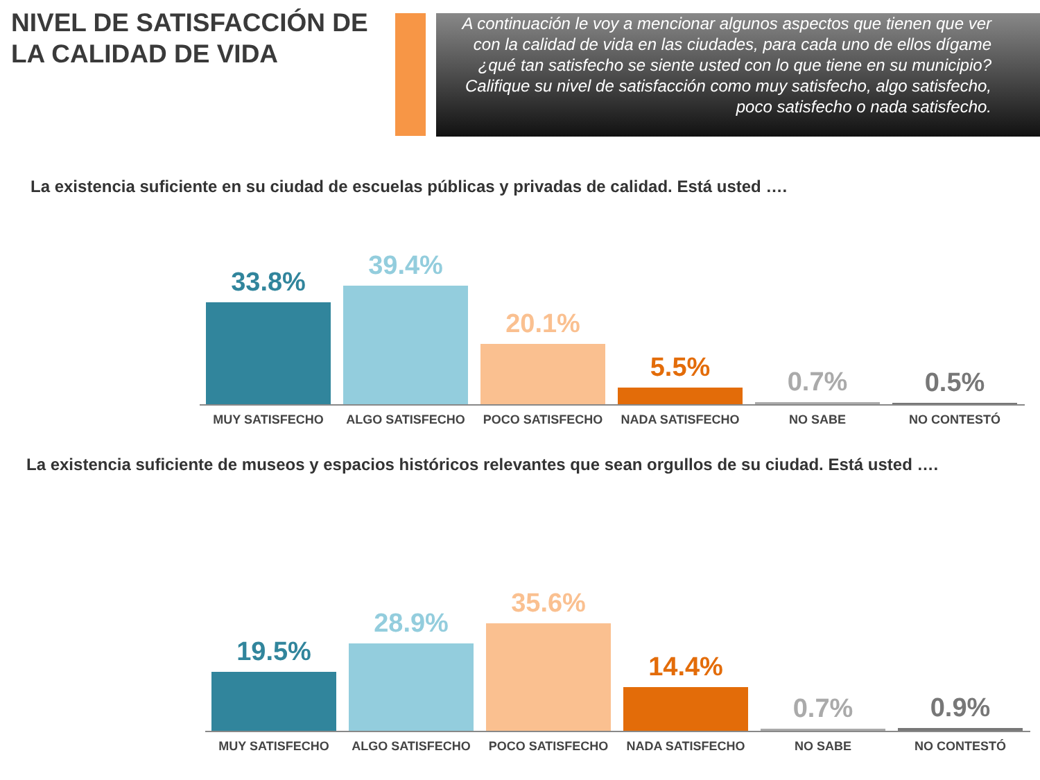NIVEL DE SATISFACCIÓN DE LA CALIDAD DE VIDA
A continuación le voy a mencionar algunos aspectos que tienen que ver con la calidad de vida en las ciudades, para cada uno de ellos dígame ¿qué tan satisfecho se siente usted con lo que tiene en su municipio? Califique su nivel de satisfacción como muy satisfecho, algo satisfecho, poco satisfecho o nada satisfecho.
La existencia suficiente en su ciudad de escuelas públicas y privadas de calidad. Está usted ….
33.8%
39.4%
20.1%
5.5%
0.7%
0.5%
MUY SATISFECHO ALGO SATISFECHO POCO SATISFECHO NADA SATISFECHO NO SABE NO CONTESTÓ
La existencia suficiente de museos y espacios históricos relevantes que sean orgullos de su ciudad. Está usted ….
19.5%
28.9%
35.6%
14.4%
0.7%
0.9%
MUY SATISFECHO ALGO SATISFECHO POCO SATISFECHO NADA SATISFECHO NO SABE NO CONTESTÓ